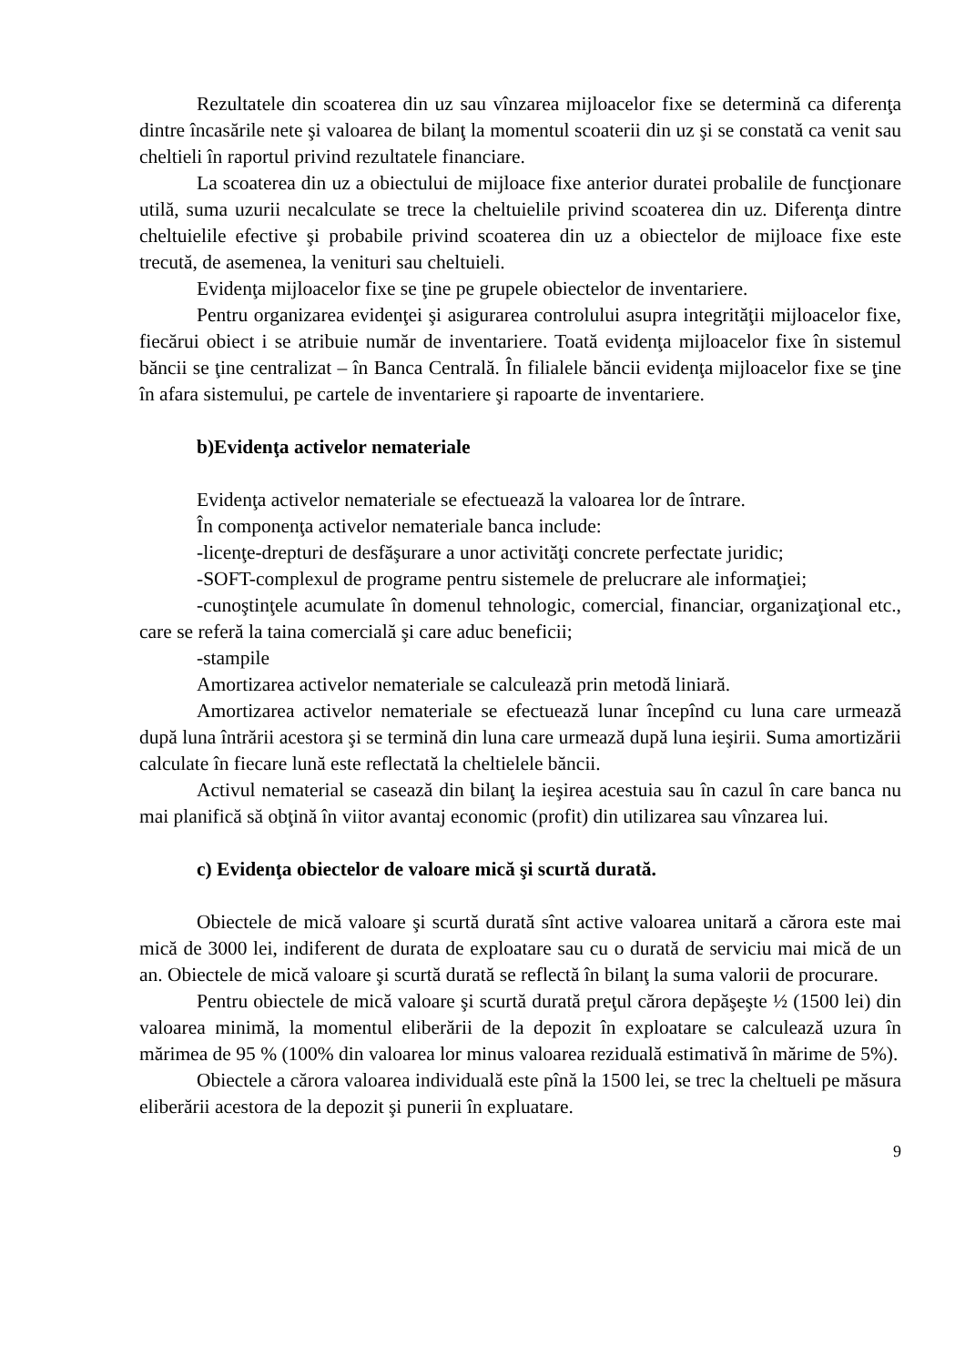Rezultatele din scoaterea din uz sau vînzarea mijloacelor fixe se determină ca diferenţa dintre încasările nete şi valoarea de bilanţ la momentul scoaterii din uz şi se constată ca venit sau cheltieli în raportul privind rezultatele financiare.
La scoaterea din uz a obiectului de mijloace fixe anterior duratei probalile de funcţionare utilă, suma uzurii necalculate se trece la cheltuielile privind scoaterea din uz. Diferenţa dintre cheltuielile efective şi probabile privind scoaterea din uz a obiectelor de mijloace fixe este trecută, de asemenea, la venituri sau cheltuieli.
Evidenţa mijloacelor fixe se ţine pe grupele obiectelor de inventariere.
Pentru organizarea evidenţei şi asigurarea controlului asupra integrităţii mijloacelor fixe, fiecărui obiect i se atribuie număr de inventariere. Toată evidenţa mijloacelor fixe în sistemul băncii se ţine centralizat – în Banca Centrală. În filialele băncii evidenţa mijloacelor fixe se ţine în afara sistemului, pe cartele de inventariere şi rapoarte de inventariere.
b)Evidenţa activelor nemateriale
Evidenţa activelor nemateriale se efectuează la valoarea lor de întrare.
În componenţa activelor nemateriale banca include:
-licenţe-drepturi de desfăşurare a unor activităţi concrete perfectate juridic;
-SOFT-complexul de programe pentru sistemele de prelucrare ale informaţiei;
-cunoştinţele acumulate în domenul tehnologic, comercial, financiar, organizaţional etc., care se referă la taina comercială şi care aduc beneficii;
-stampile
Amortizarea activelor nemateriale se calculează prin metodă liniară.
Amortizarea activelor nemateriale se efectuează lunar începînd cu luna care urmează după luna întrării acestora şi se termină din luna care urmează după luna ieşirii. Suma amortizării calculate în fiecare lună este reflectată la cheltielele băncii.
Activul nematerial se casează din bilanţ la ieşirea acestuia sau în cazul în care banca nu mai planifică să obţină în viitor avantaj economic (profit) din utilizarea sau vînzarea lui.
c) Evidenţa obiectelor de valoare mică şi scurtă durată.
Obiectele de mică valoare şi scurtă durată sînt active valoarea unitară a cărora este mai mică de 3000 lei, indiferent de durata de exploatare sau cu o durată de serviciu mai mică de un an. Obiectele de mică valoare şi scurtă durată se reflectă în bilanţ la suma valorii de procurare.
Pentru obiectele de mică valoare şi scurtă durată preţul cărora depăşeşte ½ (1500 lei) din valoarea minimă, la momentul eliberării de la depozit în exploatare se calculează uzura în mărimea de 95 % (100% din valoarea lor minus valoarea reziduală estimativă în mărime de 5%).
Obiectele a cărora valoarea individuală este pînă la 1500 lei, se trec la cheltueli pe măsura eliberării acestora de la depozit şi punerii în expluatare.
9